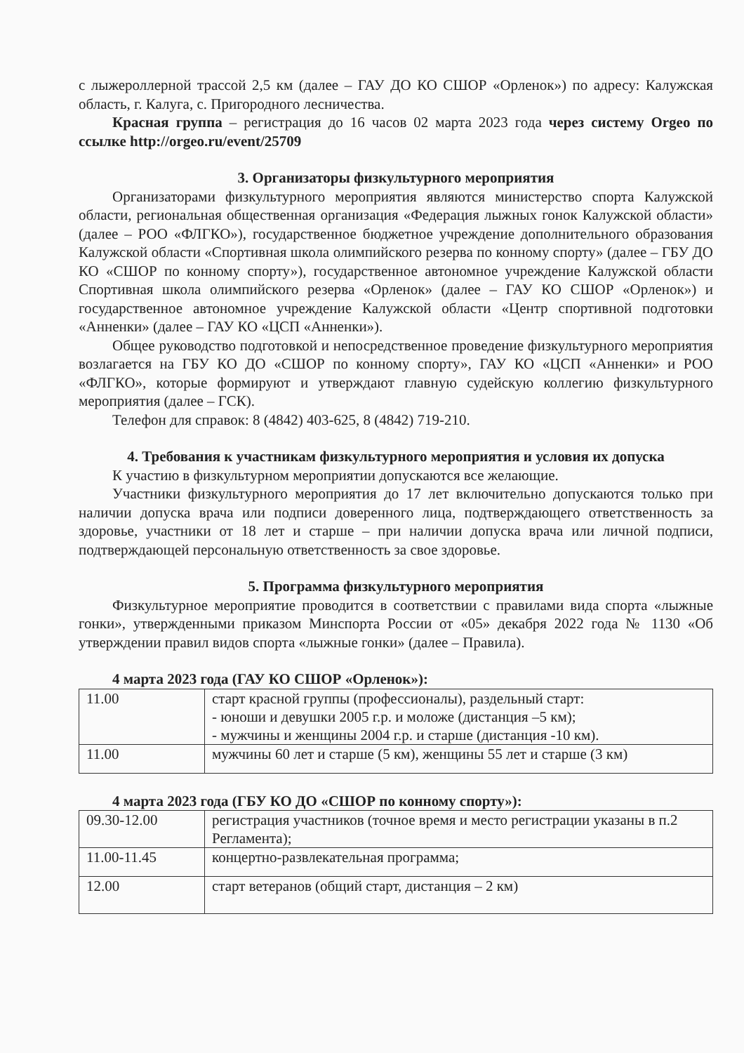с лыжероллерной трассой 2,5 км (далее – ГАУ ДО КО СШОР «Орленок») по адресу: Калужская область, г. Калуга, с. Пригородного лесничества.
Красная группа – регистрация до 16 часов 02 марта 2023 года через систему Orgeo по ссылке http://orgeo.ru/event/25709
3. Организаторы физкультурного мероприятия
Организаторами физкультурного мероприятия являются министерство спорта Калужской области, региональная общественная организация «Федерация лыжных гонок Калужской области» (далее – РОО «ФЛГКО»), государственное бюджетное учреждение дополнительного образования Калужской области «Спортивная школа олимпийского резерва по конному спорту» (далее – ГБУ ДО КО «СШОР по конному спорту»), государственное автономное учреждение Калужской области Спортивная школа олимпийского резерва «Орленок» (далее – ГАУ КО СШОР «Орленок») и государственное автономное учреждение Калужской области «Центр спортивной подготовки «Анненки» (далее – ГАУ КО «ЦСП «Анненки»).
Общее руководство подготовкой и непосредственное проведение физкультурного мероприятия возлагается на ГБУ КО ДО «СШОР по конному спорту», ГАУ КО «ЦСП «Анненки» и РОО «ФЛГКО», которые формируют и утверждают главную судейскую коллегию физкультурного мероприятия (далее – ГСК).
Телефон для справок: 8 (4842) 403-625, 8 (4842) 719-210.
4. Требования к участникам физкультурного мероприятия и условия их допуска
К участию в физкультурном мероприятии допускаются все желающие.
Участники физкультурного мероприятия до 17 лет включительно допускаются только при наличии допуска врача или подписи доверенного лица, подтверждающего ответственность за здоровье, участники от 18 лет и старше – при наличии допуска врача или личной подписи, подтверждающей персональную ответственность за свое здоровье.
5. Программа физкультурного мероприятия
Физкультурное мероприятие проводится в соответствии с правилами вида спорта «лыжные гонки», утвержденными приказом Минспорта России от «05» декабря 2022 года № 1130 «Об утверждении правил видов спорта «лыжные гонки» (далее – Правила).
4 марта 2023 года (ГАУ КО СШОР «Орленок»):
| 11.00 | старт красной группы (профессионалы), раздельный старт: - юноши и девушки 2005 г.р. и моложе (дистанция –5 км); - мужчины и женщины 2004 г.р. и старше (дистанция -10 км). |
| 11.00 | мужчины 60 лет и старше (5 км), женщины 55 лет и старше (3 км) |
4 марта 2023 года (ГБУ КО ДО «СШОР по конному спорту»):
| 09.30-12.00 | регистрация участников (точное время и место регистрации указаны в п.2 Регламента); |
| 11.00-11.45 | концертно-развлекательная программа; |
| 12.00 | старт ветеранов (общий старт, дистанция – 2 км) |